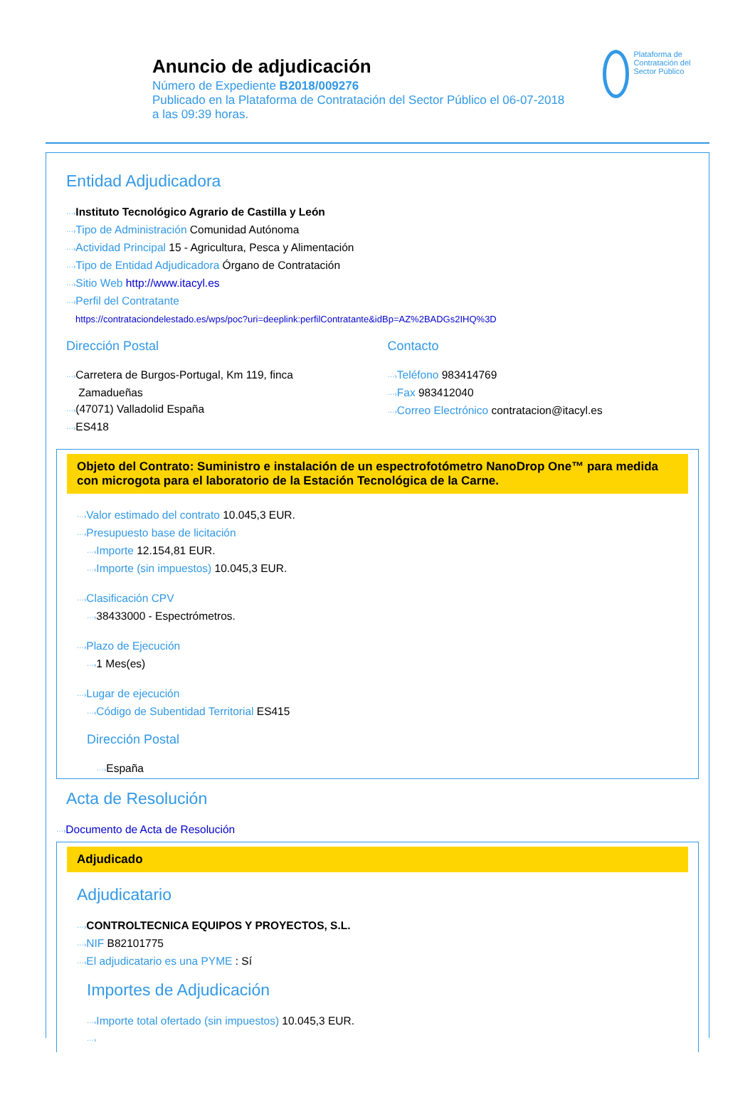Anuncio de adjudicación
Número de Expediente B2018/009276
Publicado en la Plataforma de Contratación del Sector Público el 06-07-2018
a las 09:39 horas.
Plataforma de Contratación del Sector Público
Entidad Adjudicadora
···›Instituto Tecnológico Agrario de Castilla y León
···›Tipo de Administración Comunidad Autónoma
···›Actividad Principal 15 - Agricultura, Pesca y Alimentación
···›Tipo de Entidad Adjudicadora Órgano de Contratación
···›Sitio Web http://www.itacyl.es
···›Perfil del Contratante
https://contrataciondelestado.es/wps/poc?uri=deeplink:perfilContratante&idBp=AZ%2BADGs2IHQ%3D
Dirección Postal
···›Carretera de Burgos-Portugal, Km 119, finca
Zamadueñas
···›(47071) Valladolid España
···›ES418
Contacto
···›Teléfono 983414769
···›Fax 983412040
···›Correo Electrónico contratacion@itacyl.es
Objeto del Contrato: Suministro e instalación de un espectrofotómetro NanoDrop One™ para medida con microgota para el laboratorio de la Estación Tecnológica de la Carne.
···›Valor estimado del contrato 10.045,3 EUR.
···›Presupuesto base de licitación
···›Importe 12.154,81 EUR.
···›Importe (sin impuestos) 10.045,3 EUR.
···›Clasificación CPV
···›38433000 - Espectrómetros.
···›Plazo de Ejecución
···›1 Mes(es)
···›Lugar de ejecución
···›Código de Subentidad Territorial ES415
Dirección Postal
···›España
Acta de Resolución
···›Documento de Acta de Resolución
Adjudicado
Adjudicatario
···›CONTROLTECNICA EQUIPOS Y PROYECTOS, S.L.
···›NIF B82101775
···›El adjudicatario es una PYME : Sí
Importes de Adjudicación
···›Importe total ofertado (sin impuestos) 10.045,3 EUR.
···›